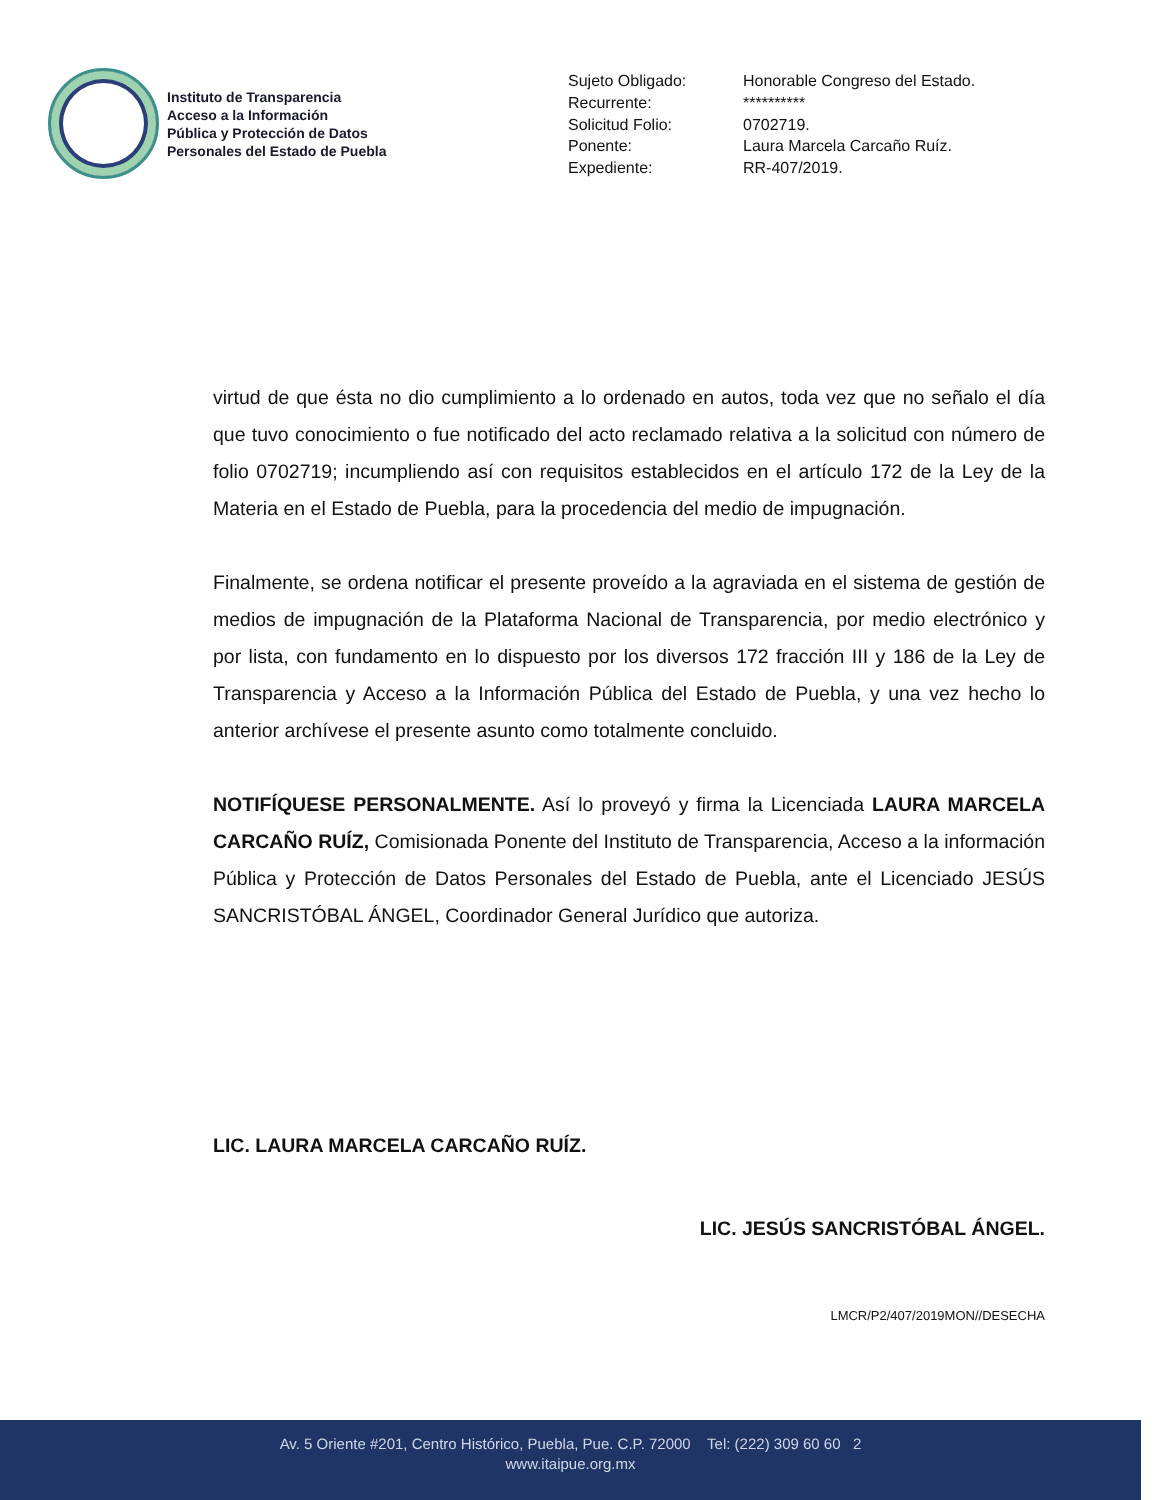Instituto de Transparencia
Acceso a la Información
Pública y Protección de Datos
Personales del Estado de Puebla
| Sujeto Obligado: | Honorable Congreso del Estado. |
| Recurrente: | ********** |
| Solicitud Folio: | 0702719. |
| Ponente: | Laura Marcela Carcaño Ruíz. |
| Expediente: | RR-407/2019. |
virtud de que ésta no dio cumplimiento a lo ordenado en autos, toda vez que no señalo el día que tuvo conocimiento o fue notificado del acto reclamado relativa a la solicitud con número de folio 0702719; incumpliendo así con requisitos establecidos en el artículo 172 de la Ley de la Materia en el Estado de Puebla, para la procedencia del medio de impugnación.
Finalmente, se ordena notificar el presente proveído a la agraviada en el sistema de gestión de medios de impugnación de la Plataforma Nacional de Transparencia, por medio electrónico y por lista, con fundamento en lo dispuesto por los diversos 172 fracción III y 186 de la Ley de Transparencia y Acceso a la Información Pública del Estado de Puebla, y una vez hecho lo anterior archívese el presente asunto como totalmente concluido.
NOTIFÍQUESE PERSONALMENTE. Así lo proveyó y firma la Licenciada LAURA MARCELA CARCAÑO RUÍZ, Comisionada Ponente del Instituto de Transparencia, Acceso a la información Pública y Protección de Datos Personales del Estado de Puebla, ante el Licenciado JESÚS SANCRISTÓBAL ÁNGEL, Coordinador General Jurídico que autoriza.
LIC. LAURA MARCELA CARCAÑO RUÍZ.
LIC. JESÚS SANCRISTÓBAL ÁNGEL.
LMCR/P2/407/2019MON//DESECHA
Av. 5 Oriente #201, Centro Histórico, Puebla, Pue. C.P. 72000 Tel: (222) 309 60 60 2
www.itaipue.org.mx